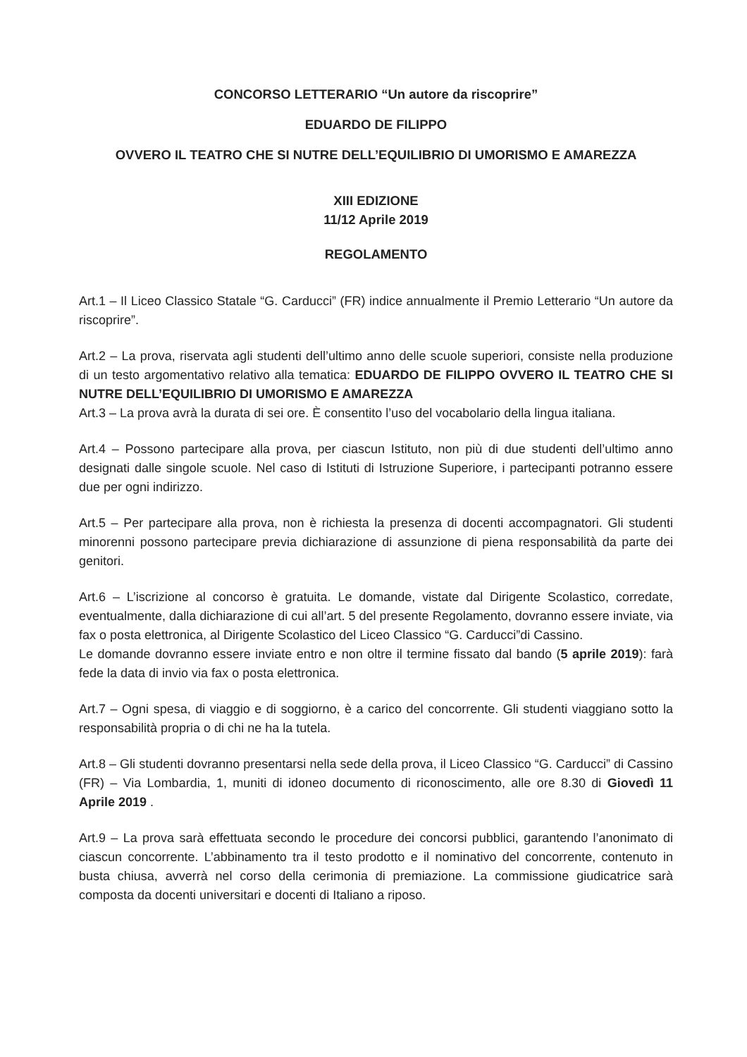CONCORSO LETTERARIO “Un autore da riscoprire”
EDUARDO DE FILIPPO
OVVERO IL TEATRO CHE SI NUTRE DELL’EQUILIBRIO DI UMORISMO E AMAREZZA
XIII EDIZIONE
11/12 Aprile 2019
REGOLAMENTO
Art.1 – Il Liceo Classico Statale “G. Carducci” (FR) indice annualmente il Premio Letterario “Un autore da riscoprire”.
Art.2 – La prova, riservata agli studenti dell’ultimo anno delle scuole superiori, consiste nella produzione di un testo argomentativo relativo alla tematica: EDUARDO DE FILIPPO OVVERO IL TEATRO CHE SI NUTRE DELL’EQUILIBRIO DI UMORISMO E AMAREZZA
Art.3 – La prova avrà la durata di sei ore. È consentito l’uso del vocabolario della lingua italiana.
Art.4 – Possono partecipare alla prova, per ciascun Istituto, non più di due studenti dell’ultimo anno designati dalle singole scuole. Nel caso di Istituti di Istruzione Superiore, i partecipanti potranno essere due per ogni indirizzo.
Art.5 – Per partecipare alla prova, non è richiesta la presenza di docenti accompagnatori. Gli studenti minorenni possono partecipare previa dichiarazione di assunzione di piena responsabilità da parte dei genitori.
Art.6 – L’iscrizione al concorso è gratuita. Le domande, vistate dal Dirigente Scolastico, corredate, eventualmente, dalla dichiarazione di cui all’art. 5 del presente Regolamento, dovranno essere inviate, via fax o posta elettronica, al Dirigente Scolastico del Liceo Classico “G. Carducci”di Cassino.
Le domande dovranno essere inviate entro e non oltre il termine fissato dal bando (5 aprile 2019): farà fede la data di invio via fax o posta elettronica.
Art.7 – Ogni spesa, di viaggio e di soggiorno, è a carico del concorrente. Gli studenti viaggiano sotto la responsabilità propria o di chi ne ha la tutela.
Art.8 – Gli studenti dovranno presentarsi nella sede della prova, il Liceo Classico “G. Carducci” di Cassino (FR) – Via Lombardia, 1, muniti di idoneo documento di riconoscimento, alle ore 8.30 di Giovedì 11 Aprile 2019 .
Art.9 – La prova sarà effettuata secondo le procedure dei concorsi pubblici, garantendo l’anonimato di ciascun concorrente. L’abbinamento tra il testo prodotto e il nominativo del concorrente, contenuto in busta chiusa, avverrà nel corso della cerimonia di premiazione. La commissione giudicatrice sarà composta da docenti universitari e docenti di Italiano a riposo.